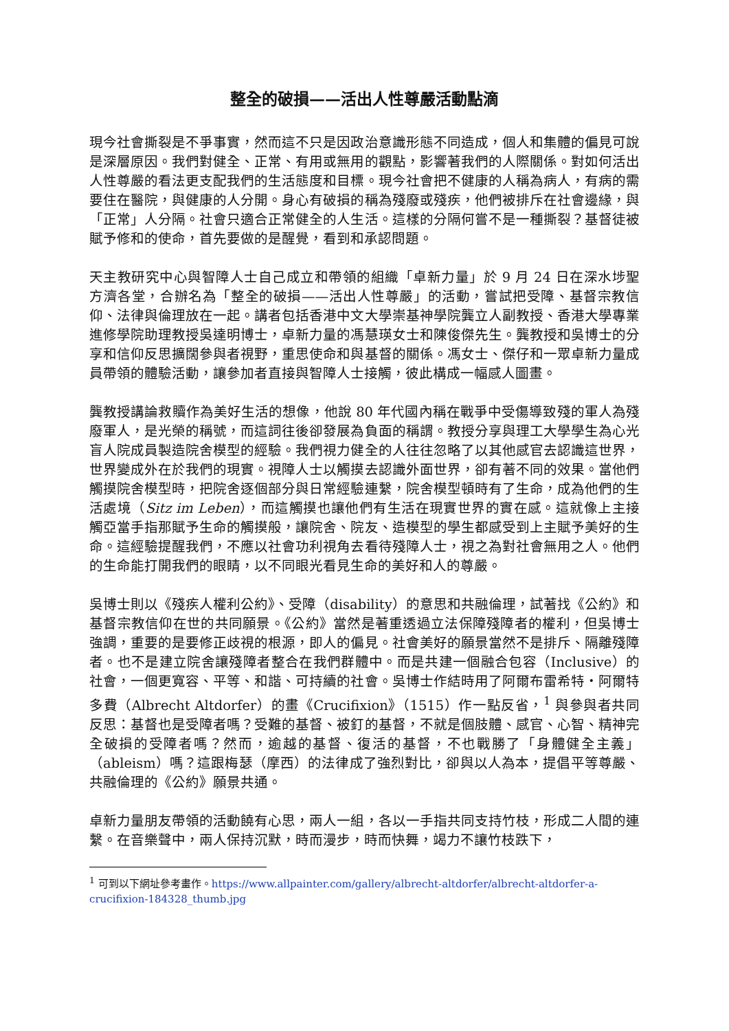整全的破損——活出人性尊嚴活動點滴
現今社會撕裂是不爭事實，然而這不只是因政治意識形態不同造成，個人和集體的偏見可說是深層原因。我們對健全、正常、有用或無用的觀點，影響著我們的人際關係。對如何活出人性尊嚴的看法更支配我們的生活態度和目標。現今社會把不健康的人稱為病人，有病的需要住在醫院，與健康的人分開。身心有破損的稱為殘廢或殘疾，他們被排斥在社會邊緣，與「正常」人分隔。社會只適合正常健全的人生活。這樣的分隔何嘗不是一種撕裂？基督徒被賦予修和的使命，首先要做的是醒覺，看到和承認問題。
天主教研究中心與智障人士自己成立和帶領的組織「卓新力量」於 9 月 24 日在深水埗聖方濟各堂，合辦名為「整全的破損——活出人性尊嚴」的活動，嘗試把受障、基督宗教信仰、法律與倫理放在一起。講者包括香港中文大學崇基神學院龔立人副教授、香港大學專業進修學院助理教授吳達明博士，卓新力量的馮慧瑛女士和陳俊傑先生。龔教授和吳博士的分享和信仰反思擴闊參與者視野，重思使命和與基督的關係。馮女士、傑仔和一眾卓新力量成員帶領的體驗活動，讓參加者直接與智障人士接觸，彼此構成一幅感人圖畫。
龔教授講論救贖作為美好生活的想像，他說 80 年代國內稱在戰爭中受傷導致殘的軍人為殘廢軍人，是光榮的稱號，而這詞往後卻發展為負面的稱謂。教授分享與理工大學學生為心光盲人院成員製造院舍模型的經驗。我們視力健全的人往往忽略了以其他感官去認識這世界，世界變成外在於我們的現實。視障人士以觸摸去認識外面世界，卻有著不同的效果。當他們觸摸院舍模型時，把院舍逐個部分與日常經驗連繫，院舍模型頓時有了生命，成為他們的生活處境（Sitz im Leben），而這觸摸也讓他們有生活在現實世界的實在感。這就像上主接觸亞當手指那賦予生命的觸摸般，讓院舍、院友、造模型的學生都感受到上主賦予美好的生命。這經驗提醒我們，不應以社會功利視角去看待殘障人士，視之為對社會無用之人。他們的生命能打開我們的眼睛，以不同眼光看見生命的美好和人的尊嚴。
吳博士則以《殘疾人權利公約》、受障（disability）的意思和共融倫理，試著找《公約》和基督宗教信仰在世的共同願景。《公約》當然是著重透過立法保障殘障者的權利，但吳博士強調，重要的是要修正歧視的根源，即人的偏見。社會美好的願景當然不是排斥、隔離殘障者。也不是建立院舍讓殘障者整合在我們群體中。而是共建一個融合包容（Inclusive）的社會，一個更寬容、平等、和諧、可持續的社會。吳博士作結時用了阿爾布雷希特・阿爾特多費（Albrecht Altdorfer）的畫《Crucifixion》（1515）作一點反省，<sup>1</sup> 與參與者共同反思：基督也是受障者嗎？受難的基督、被釘的基督，不就是個肢體、感官、心智、精神完全破損的受障者嗎？然而，逾越的基督、復活的基督，不也戰勝了「身體健全主義」（ableism）嗎？這跟梅瑟（摩西）的法律成了強烈對比，卻與以人為本，提倡平等尊嚴、共融倫理的《公約》願景共通。
卓新力量朋友帶領的活動饒有心思，兩人一組，各以一手指共同支持竹枝，形成二人間的連繫。在音樂聲中，兩人保持沉默，時而漫步，時而快舞，竭力不讓竹枝跌下，
<sup>1</sup> 可到以下網址參考畫作。https://www.allpainter.com/gallery/albrecht-altdorfer/albrecht-altdorfer-a-crucifixion-184328_thumb.jpg